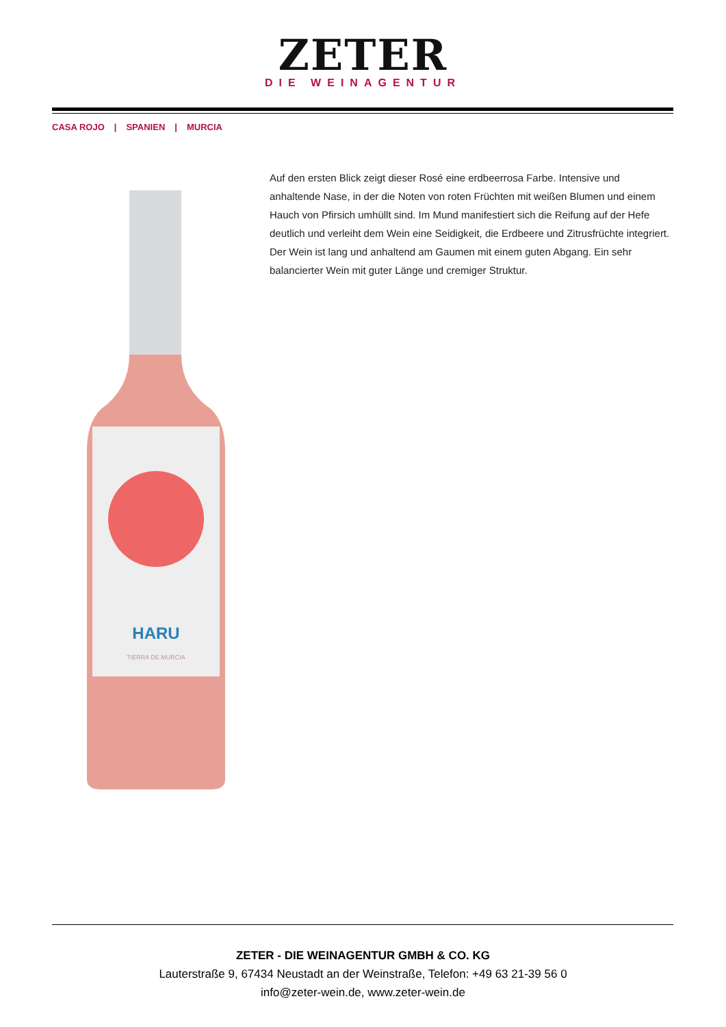ZETER
DIE WEINAGENTUR
CASA ROJO | SPANIEN | MURCIA
HARU
TIERRA DE MURCIA
Auf den ersten Blick zeigt dieser Rosé eine erdbeerrosa Farbe. Intensive und anhaltende Nase, in der die Noten von roten Früchten mit weißen Blumen und einem Hauch von Pfirsich umhüllt sind. Im Mund manifestiert sich die Reifung auf der Hefe deutlich und verleiht dem Wein eine Seidigkeit, die Erdbeere und Zitrusfrüchte integriert. Der Wein ist lang und anhaltend am Gaumen mit einem guten Abgang. Ein sehr balancierter Wein mit guter Länge und cremiger Struktur.
ZETER - DIE WEINAGENTUR GMBH & CO. KG
Lauterstraße 9, 67434 Neustadt an der Weinstraße, Telefon: +49 63 21-39 56 0
info@zeter-wein.de, www.zeter-wein.de